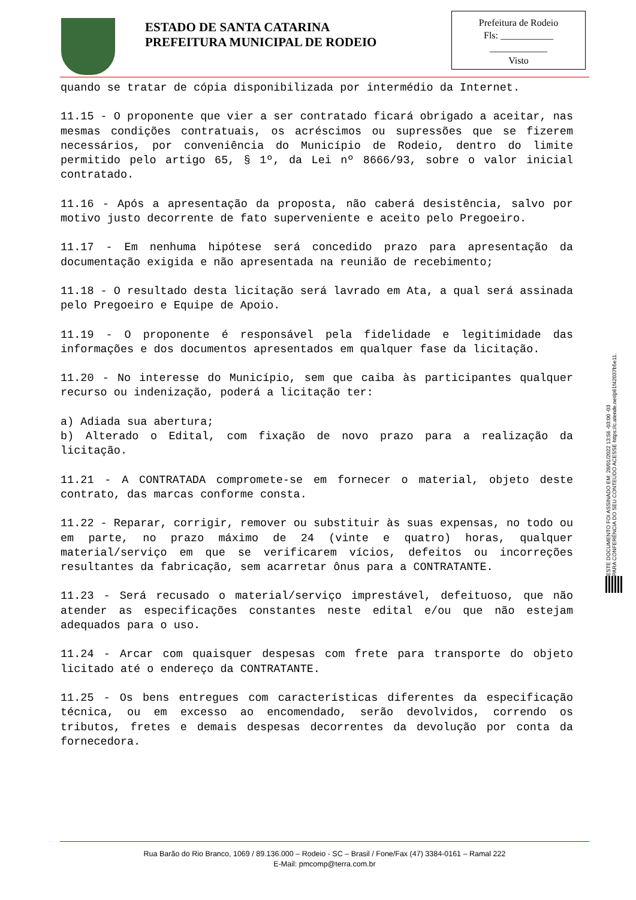ESTADO DE SANTA CATARINA
PREFEITURA MUNICIPAL DE RODEIO
Prefeitura de Rodeio
Fls: ___________
____________
Visto
quando se tratar de cópia disponibilizada por intermédio da Internet.
11.15 - O proponente que vier a ser contratado ficará obrigado a aceitar, nas mesmas condições contratuais, os acréscimos ou supressões que se fizerem necessários, por conveniência do Município de Rodeio, dentro do limite permitido pelo artigo 65, § 1º, da Lei nº 8666/93, sobre o valor inicial contratado.
11.16 - Após a apresentação da proposta, não caberá desistência, salvo por motivo justo decorrente de fato superveniente e aceito pelo Pregoeiro.
11.17 - Em nenhuma hipótese será concedido prazo para apresentação da documentação exigida e não apresentada na reunião de recebimento;
11.18 - O resultado desta licitação será lavrado em Ata, a qual será assinada pelo Pregoeiro e Equipe de Apoio.
11.19 - O proponente é responsável pela fidelidade e legitimidade das informações e dos documentos apresentados em qualquer fase da licitação.
11.20 - No interesse do Município, sem que caiba às participantes qualquer recurso ou indenização, poderá a licitação ter:
a) Adiada sua abertura;
b) Alterado o Edital, com fixação de novo prazo para a realização da licitação.
11.21 - A CONTRATADA compromete-se em fornecer o material, objeto deste contrato, das marcas conforme consta.
11.22 - Reparar, corrigir, remover ou substituir às suas expensas, no todo ou em parte, no prazo máximo de 24 (vinte e quatro) horas, qualquer material/serviço em que se verificarem vícios, defeitos ou incorreções resultantes da fabricação, sem acarretar ônus para a CONTRATANTE.
11.23 - Será recusado o material/serviço imprestável, defeituoso, que não atender as especificações constantes neste edital e/ou que não estejam adequados para o uso.
11.24 - Arcar com quaisquer despesas com frete para transporte do objeto licitado até o endereço da CONTRATANTE.
11.25 - Os bens entregues com características diferentes da especificação técnica, ou em excesso ao encomendado, serão devolvidos, correndo os tributos, fretes e demais despesas decorrentes da devolução por conta da fornecedora.
ESTE DOCUMENTO FOI ASSINADO EM: 28/01/2022 13:56 -03:00 -03
PARA CONFERÊNCIA DO SEU CONTEÚDO ACESSE https://c.atende.net/p61f42037b5e11.
Rua Barão do Rio Branco, 1069 / 89.136.000 – Rodeio - SC – Brasil / Fone/Fax (47) 3384-0161 – Ramal 222
E-Mail: pmcomp@terra.com.br